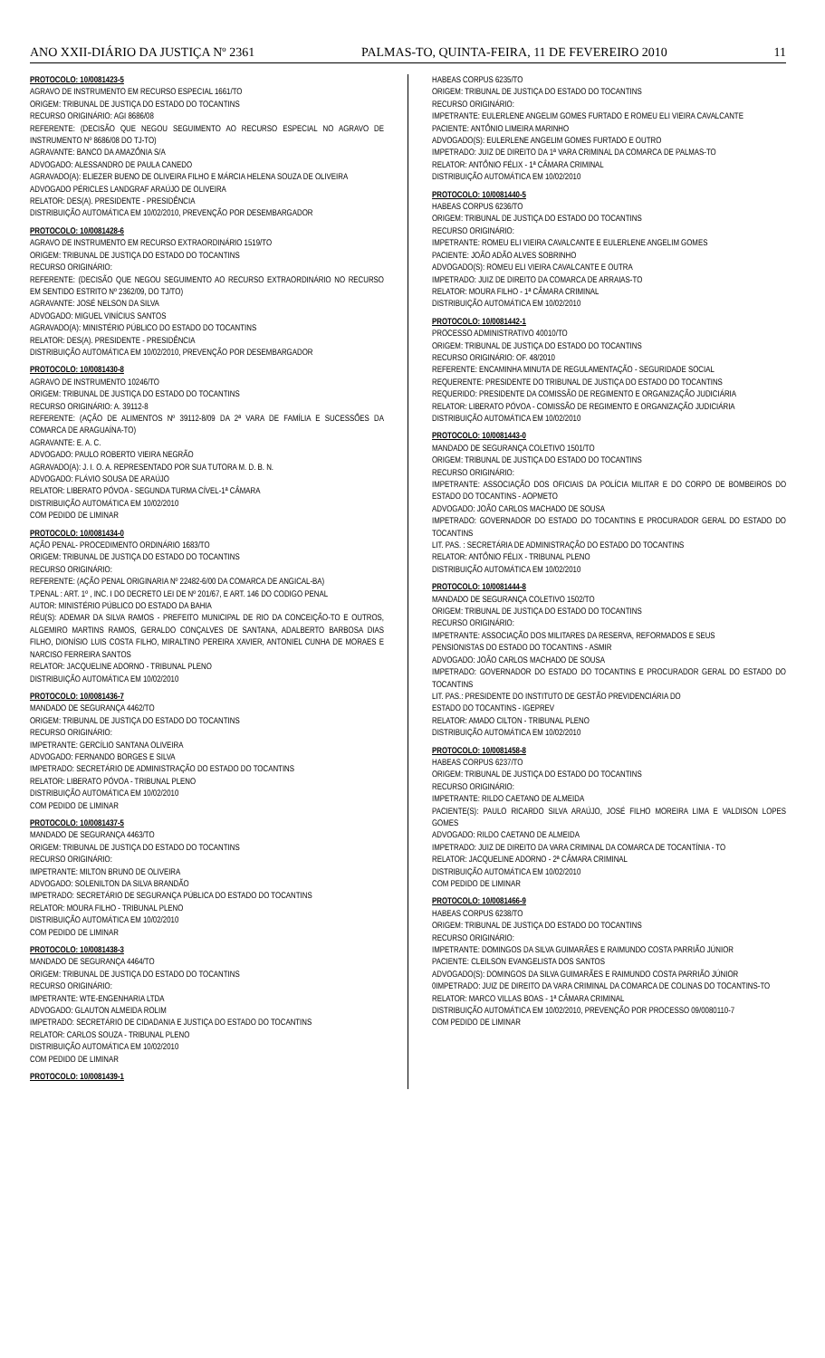ANO XXII-DIÁRIO DA JUSTIÇA Nº 2361 PALMAS-TO, QUINTA-FEIRA, 11 DE FEVEREIRO 2010 11
PROTOCOLO: 10/0081423-5
AGRAVO DE INSTRUMENTO EM RECURSO ESPECIAL 1661/TO
ORIGEM: TRIBUNAL DE JUSTIÇA DO ESTADO DO TOCANTINS
RECURSO ORIGINÁRIO: AGI 8686/08
REFERENTE: (DECISÃO QUE NEGOU SEGUIMENTO AO RECURSO ESPECIAL NO AGRAVO DE INSTRUMENTO Nº 8686/08 DO TJ-TO)
AGRAVANTE: BANCO DA AMAZÔNIA S/A
ADVOGADO: ALESSANDRO DE PAULA CANEDO
AGRAVADO(A): ELIEZER BUENO DE OLIVEIRA FILHO E MÁRCIA HELENA SOUZA DE OLIVEIRA
ADVOGADO PÉRICLES LANDGRAF ARAÚJO DE OLIVEIRA
RELATOR: DES(A). PRESIDENTE - PRESIDÊNCIA
DISTRIBUIÇÃO AUTOMÁTICA EM 10/02/2010, PREVENÇÃO POR DESEMBARGADOR
PROTOCOLO: 10/0081428-6
AGRAVO DE INSTRUMENTO EM RECURSO EXTRAORDINÁRIO 1519/TO
ORIGEM: TRIBUNAL DE JUSTIÇA DO ESTADO DO TOCANTINS
RECURSO ORIGINÁRIO:
REFERENTE: (DECISÃO QUE NEGOU SEGUIMENTO AO RECURSO EXTRAORDINÁRIO NO RECURSO EM SENTIDO ESTRITO Nº 2362/09, DO TJ/TO)
AGRAVANTE: JOSÉ NELSON DA SILVA
ADVOGADO: MIGUEL VINÍCIUS SANTOS
AGRAVADO(A): MINISTÉRIO PÚBLICO DO ESTADO DO TOCANTINS
RELATOR: DES(A). PRESIDENTE - PRESIDÊNCIA
DISTRIBUIÇÃO AUTOMÁTICA EM 10/02/2010, PREVENÇÃO POR DESEMBARGADOR
PROTOCOLO: 10/0081430-8
AGRAVO DE INSTRUMENTO 10246/TO
ORIGEM: TRIBUNAL DE JUSTIÇA DO ESTADO DO TOCANTINS
RECURSO ORIGINÁRIO: A. 39112-8
REFERENTE: (AÇÃO DE ALIMENTOS Nº 39112-8/09 DA 2ª VARA DE FAMÍLIA E SUCESSÕES DA COMARCA DE ARAGUAÍNA-TO)
AGRAVANTE: E. A. C.
ADVOGADO: PAULO ROBERTO VIEIRA NEGRÃO
AGRAVADO(A): J. I. O. A. REPRESENTADO POR SUA TUTORA M. D. B. N.
ADVOGADO: FLÁVIO SOUSA DE ARAÚJO
RELATOR: LIBERATO PÓVOA - SEGUNDA TURMA CÍVEL-1ª CÂMARA
DISTRIBUIÇÃO AUTOMÁTICA EM 10/02/2010
COM PEDIDO DE LIMINAR
PROTOCOLO: 10/0081434-0
AÇÃO PENAL- PROCEDIMENTO ORDINÁRIO 1683/TO
ORIGEM: TRIBUNAL DE JUSTIÇA DO ESTADO DO TOCANTINS
RECURSO ORIGINÁRIO:
REFERENTE: (AÇÃO PENAL ORIGINARIA Nº 22482-6/00 DA COMARCA DE ANGICAL-BA)
T.PENAL : ART. 1º , INC. I DO DECRETO LEI DE Nº 201/67, E ART. 146 DO CODIGO PENAL
AUTOR: MINISTÉRIO PÚBLICO DO ESTADO DA BAHIA
RÉU(S): ADEMAR DA SILVA RAMOS - PREFEITO MUNICIPAL DE RIO DA CONCEIÇÃO-TO E OUTROS, ALGEMIRO MARTINS RAMOS, GERALDO CONÇALVES DE SANTANA, ADALBERTO BARBOSA DIAS FILHO, DIONÍSIO LUIS COSTA FILHO, MIRALTINO PEREIRA XAVIER, ANTONIEL CUNHA DE MORAES E NARCISO FERREIRA SANTOS
RELATOR: JACQUELINE ADORNO - TRIBUNAL PLENO
DISTRIBUIÇÃO AUTOMÁTICA EM 10/02/2010
PROTOCOLO: 10/0081436-7
MANDADO DE SEGURANÇA 4462/TO
ORIGEM: TRIBUNAL DE JUSTIÇA DO ESTADO DO TOCANTINS
RECURSO ORIGINÁRIO:
IMPETRANTE: GERCÍLIO SANTANA OLIVEIRA
ADVOGADO: FERNANDO BORGES E SILVA
IMPETRADO: SECRETÁRIO DE ADMINISTRAÇÃO DO ESTADO DO TOCANTINS
RELATOR: LIBERATO PÓVOA - TRIBUNAL PLENO
DISTRIBUIÇÃO AUTOMÁTICA EM 10/02/2010
COM PEDIDO DE LIMINAR
PROTOCOLO: 10/0081437-5
MANDADO DE SEGURANÇA 4463/TO
ORIGEM: TRIBUNAL DE JUSTIÇA DO ESTADO DO TOCANTINS
RECURSO ORIGINÁRIO:
IMPETRANTE: MILTON BRUNO DE OLIVEIRA
ADVOGADO: SOLENILTON DA SILVA BRANDÃO
IMPETRADO: SECRETÁRIO DE SEGURANÇA PÚBLICA DO ESTADO DO TOCANTINS
RELATOR: MOURA FILHO - TRIBUNAL PLENO
DISTRIBUIÇÃO AUTOMÁTICA EM 10/02/2010
COM PEDIDO DE LIMINAR
PROTOCOLO: 10/0081438-3
MANDADO DE SEGURANÇA 4464/TO
ORIGEM: TRIBUNAL DE JUSTIÇA DO ESTADO DO TOCANTINS
RECURSO ORIGINÁRIO:
IMPETRANTE: WTE-ENGENHARIA LTDA
ADVOGADO: GLAUTON ALMEIDA ROLIM
IMPETRADO: SECRETÁRIO DE CIDADANIA E JUSTIÇA DO ESTADO DO TOCANTINS
RELATOR: CARLOS SOUZA - TRIBUNAL PLENO
DISTRIBUIÇÃO AUTOMÁTICA EM 10/02/2010
COM PEDIDO DE LIMINAR
PROTOCOLO: 10/0081439-1
HABEAS CORPUS 6235/TO
ORIGEM: TRIBUNAL DE JUSTIÇA DO ESTADO DO TOCANTINS
RECURSO ORIGINÁRIO:
IMPETRANTE: EULERLENE ANGELIM GOMES FURTADO E ROMEU ELI VIEIRA CAVALCANTE
PACIENTE: ANTÔNIO LIMEIRA MARINHO
ADVOGADO(S): EULERLENE ANGELIM GOMES FURTADO E OUTRO
IMPETRADO: JUIZ DE DIREITO DA 1ª VARA CRIMINAL DA COMARCA DE PALMAS-TO
RELATOR: ANTÔNIO FÉLIX - 1ª CÂMARA CRIMINAL
DISTRIBUIÇÃO AUTOMÁTICA EM 10/02/2010
PROTOCOLO: 10/0081440-5
HABEAS CORPUS 6236/TO
ORIGEM: TRIBUNAL DE JUSTIÇA DO ESTADO DO TOCANTINS
RECURSO ORIGINÁRIO:
IMPETRANTE: ROMEU ELI VIEIRA CAVALCANTE E EULERLENE ANGELIM GOMES
PACIENTE: JOÃO ADÃO ALVES SOBRINHO
ADVOGADO(S): ROMEU ELI VIEIRA CAVALCANTE E OUTRA
IMPETRADO: JUIZ DE DIREITO DA COMARCA DE ARRAIAS-TO
RELATOR: MOURA FILHO - 1ª CÂMARA CRIMINAL
DISTRIBUIÇÃO AUTOMÁTICA EM 10/02/2010
PROTOCOLO: 10/0081442-1
PROCESSO ADMINISTRATIVO 40010/TO
ORIGEM: TRIBUNAL DE JUSTIÇA DO ESTADO DO TOCANTINS
RECURSO ORIGINÁRIO: OF. 48/2010
REFERENTE: ENCAMINHA MINUTA DE REGULAMENTAÇÃO - SEGURIDADE SOCIAL
REQUERENTE: PRESIDENTE DO TRIBUNAL DE JUSTIÇA DO ESTADO DO TOCANTINS
REQUERIDO: PRESIDENTE DA COMISSÃO DE REGIMENTO E ORGANIZAÇÃO JUDICIÁRIA
RELATOR: LIBERATO PÓVOA - COMISSÃO DE REGIMENTO E ORGANIZAÇÃO JUDICIÁRIA
DISTRIBUIÇÃO AUTOMÁTICA EM 10/02/2010
PROTOCOLO: 10/0081443-0
MANDADO DE SEGURANÇA COLETIVO 1501/TO
ORIGEM: TRIBUNAL DE JUSTIÇA DO ESTADO DO TOCANTINS
RECURSO ORIGINÁRIO:
IMPETRANTE: ASSOCIAÇÃO DOS OFICIAIS DA POLÍCIA MILITAR E DO CORPO DE BOMBEIROS DO ESTADO DO TOCANTINS - AOPMETO
ADVOGADO: JOÃO CARLOS MACHADO DE SOUSA
IMPETRADO: GOVERNADOR DO ESTADO DO TOCANTINS E PROCURADOR GERAL DO ESTADO DO TOCANTINS
LIT. PAS. : SECRETÁRIA DE ADMINISTRAÇÃO DO ESTADO DO TOCANTINS
RELATOR: ANTÔNIO FÉLIX - TRIBUNAL PLENO
DISTRIBUIÇÃO AUTOMÁTICA EM 10/02/2010
PROTOCOLO: 10/0081444-8
MANDADO DE SEGURANÇA COLETIVO 1502/TO
ORIGEM: TRIBUNAL DE JUSTIÇA DO ESTADO DO TOCANTINS
RECURSO ORIGINÁRIO:
IMPETRANTE: ASSOCIAÇÃO DOS MILITARES DA RESERVA, REFORMADOS E SEUS
PENSIONISTAS DO ESTADO DO TOCANTINS - ASMIR
ADVOGADO: JOÃO CARLOS MACHADO DE SOUSA
IMPETRADO: GOVERNADOR DO ESTADO DO TOCANTINS E PROCURADOR GERAL DO ESTADO DO TOCANTINS
LIT. PAS.: PRESIDENTE DO INSTITUTO DE GESTÃO PREVIDENCIÁRIA DO
ESTADO DO TOCANTINS - IGEPREV
RELATOR: AMADO CILTON - TRIBUNAL PLENO
DISTRIBUIÇÃO AUTOMÁTICA EM 10/02/2010
PROTOCOLO: 10/0081458-8
HABEAS CORPUS 6237/TO
ORIGEM: TRIBUNAL DE JUSTIÇA DO ESTADO DO TOCANTINS
RECURSO ORIGINÁRIO:
IMPETRANTE: RILDO CAETANO DE ALMEIDA
PACIENTE(S): PAULO RICARDO SILVA ARAÚJO, JOSÉ FILHO MOREIRA LIMA E VALDISON LOPES GOMES
ADVOGADO: RILDO CAETANO DE ALMEIDA
IMPETRADO: JUIZ DE DIREITO DA VARA CRIMINAL DA COMARCA DE TOCANTÍNIA - TO
RELATOR: JACQUELINE ADORNO - 2ª CÂMARA CRIMINAL
DISTRIBUIÇÃO AUTOMÁTICA EM 10/02/2010
COM PEDIDO DE LIMINAR
PROTOCOLO: 10/0081466-9
HABEAS CORPUS 6238/TO
ORIGEM: TRIBUNAL DE JUSTIÇA DO ESTADO DO TOCANTINS
RECURSO ORIGINÁRIO:
IMPETRANTE: DOMINGOS DA SILVA GUIMARÃES E RAIMUNDO COSTA PARRIÃO JÚNIOR
PACIENTE: CLEILSON EVANGELISTA DOS SANTOS
ADVOGADO(S): DOMINGOS DA SILVA GUIMARÃES E RAIMUNDO COSTA PARRIÃO JÚNIOR
0IMPETRADO: JUIZ DE DIREITO DA VARA CRIMINAL DA COMARCA DE COLINAS DO TOCANTINS-TO
RELATOR: MARCO VILLAS BOAS - 1ª CÂMARA CRIMINAL
DISTRIBUIÇÃO AUTOMÁTICA EM 10/02/2010, PREVENÇÃO POR PROCESSO 09/0080110-7
COM PEDIDO DE LIMINAR